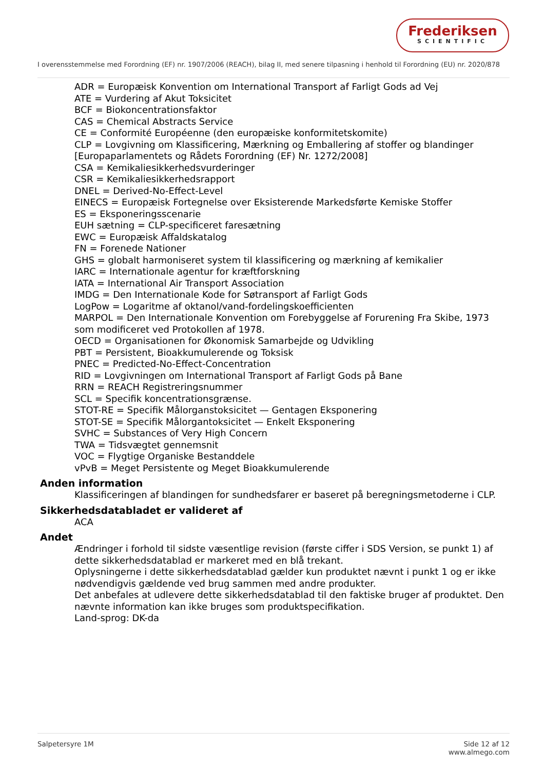Frederiksen
SCIENTIFIC
I overensstemmelse med Forordning (EF) nr. 1907/2006 (REACH), bilag II, med senere tilpasning i henhold til Forordning (EU) nr. 2020/878
ADR = Europæisk Konvention om International Transport af Farligt Gods ad Vej
ATE = Vurdering af Akut Toksicitet
BCF = Biokoncentrationsfaktor
CAS = Chemical Abstracts Service
CE = Conformité Européenne (den europæiske konformitetskomite)
CLP = Lovgivning om Klassificering, Mærkning og Emballering af stoffer og blandinger [Europaparlamentets og Rådets Forordning (EF) Nr. 1272/2008]
CSA = Kemikaliesikkerhedsvurderinger
CSR = Kemikaliesikkerhedsrapport
DNEL = Derived-No-Effect-Level
EINECS = Europæisk Fortegnelse over Eksisterende Markedsførte Kemiske Stoffer
ES = Eksponeringsscenarie
EUH sætning = CLP-specificeret faresætning
EWC = Europæisk Affaldskatalog
FN = Forenede Nationer
GHS = globalt harmoniseret system til klassificering og mærkning af kemikalier
IARC = Internationale agentur for kræftforskning
IATA = International Air Transport Association
IMDG = Den Internationale Kode for Søtransport af Farligt Gods
LogPow = Logaritme af oktanol/vand-fordelingskoefficienten
MARPOL = Den Internationale Konvention om Forebyggelse af Forurening Fra Skibe, 1973 som modificeret ved Protokollen af 1978.
OECD = Organisationen for Økonomisk Samarbejde og Udvikling
PBT = Persistent, Bioakkumulerende og Toksisk
PNEC = Predicted-No-Effect-Concentration
RID = Lovgivningen om International Transport af Farligt Gods på Bane
RRN = REACH Registreringsnummer
SCL = Specifik koncentrationsgrænse.
STOT-RE = Specifik Målorganstoksicitet — Gentagen Eksponering
STOT-SE = Specifik Målorgantoksicitet — Enkelt Eksponering
SVHC = Substances of Very High Concern
TWA = Tidsvægtet gennemsnit
VOC = Flygtige Organiske Bestanddele
vPvB = Meget Persistente og Meget Bioakkumulerende
Anden information
Klassificeringen af blandingen for sundhedsfarer er baseret på beregningsmetoderne i CLP.
Sikkerhedsdatabladet er valideret af
ACA
Andet
Ændringer i forhold til sidste væsentlige revision (første ciffer i SDS Version, se punkt 1) af dette sikkerhedsdatablad er markeret med en blå trekant.
Oplysningerne i dette sikkerhedsdatablad gælder kun produktet nævnt i punkt 1 og er ikke nødvendigvis gældende ved brug sammen med andre produkter.
Det anbefales at udlevere dette sikkerhedsdatablad til den faktiske bruger af produktet. Den nævnte information kan ikke bruges som produktspecifikation.
Land-sprog: DK-da
Salpetersyre 1M Side 12 af 12
www.almego.com